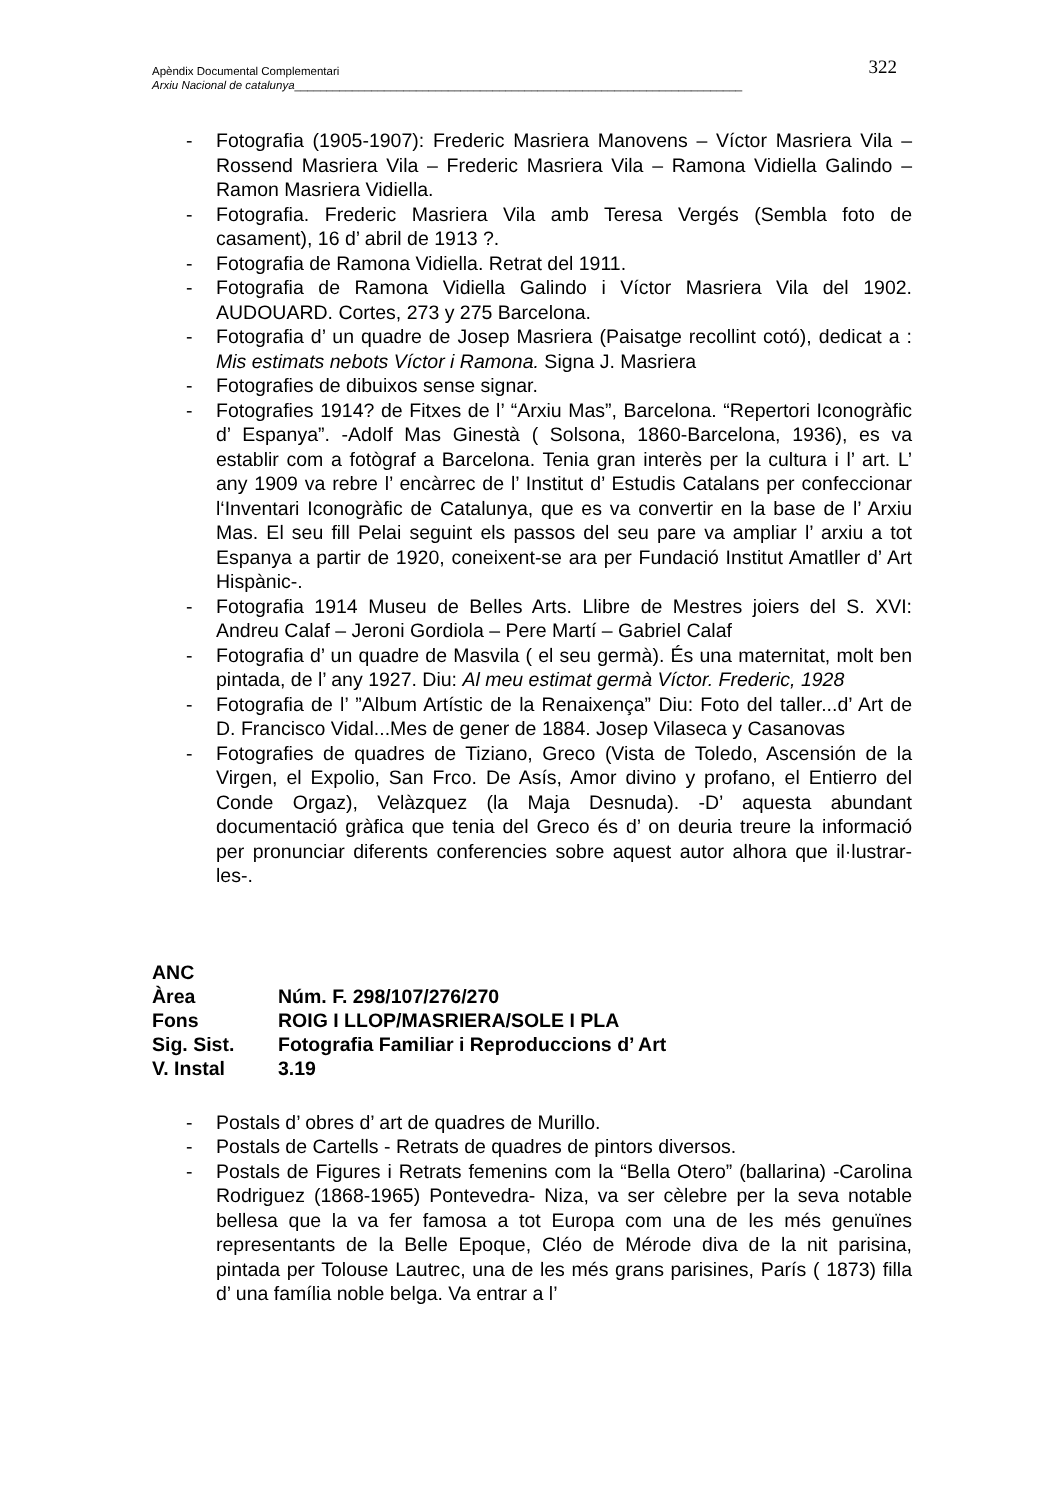Apèndix Documental Complementari
Arxiu Nacional de catalunya______________________________________________________________________
322
- Fotografia (1905-1907): Frederic Masriera Manovens – Víctor Masriera Vila – Rossend Masriera Vila – Frederic Masriera Vila – Ramona Vidiella Galindo – Ramon Masriera Vidiella.
- Fotografia. Frederic Masriera Vila amb Teresa Vergés (Sembla foto de casament), 16 d’ abril de 1913 ?.
- Fotografia de Ramona Vidiella. Retrat del 1911.
- Fotografia de Ramona Vidiella Galindo i Víctor Masriera Vila del 1902. AUDOUARD. Cortes, 273 y 275 Barcelona.
- Fotografia d’ un quadre de Josep Masriera (Paisatge recollint cotó), dedicat a : Mis estimats nebots Víctor i Ramona. Signa J. Masriera
- Fotografies de dibuixos sense signar.
- Fotografies 1914? de Fitxes de l’ “Arxiu Mas”, Barcelona. “Repertori Iconogràfic d’ Espanya”. -Adolf Mas Ginestà ( Solsona, 1860-Barcelona, 1936), es va establir com a fotògraf a Barcelona. Tenia gran interès per la cultura i l’ art. L’ any 1909 va rebre l’ encàrrec de l’ Institut d’ Estudis Catalans per confeccionar l‘Inventari Iconogràfic de Catalunya, que es va convertir en la base de l’ Arxiu Mas. El seu fill Pelai seguint els passos del seu pare va ampliar l’ arxiu a tot Espanya a partir de 1920, coneixent-se ara per Fundació Institut Amatller d’ Art Hispànic-.
- Fotografia 1914 Museu de Belles Arts. Llibre de Mestres joiers del S. XVI: Andreu Calaf – Jeroni Gordiola – Pere Martí – Gabriel Calaf
- Fotografia d’ un quadre de Masvila ( el seu germà). És una maternitat, molt ben pintada, de l’ any 1927. Diu: Al meu estimat germà Víctor. Frederic, 1928
- Fotografia de l’ ”Album Artístic de la Renaixença” Diu: Foto del taller...d’ Art de D. Francisco Vidal...Mes de gener de 1884. Josep Vilaseca y Casanovas
- Fotografies de quadres de Tiziano, Greco (Vista de Toledo, Ascensión de la Virgen, el Expolio, San Frco. De Asís, Amor divino y profano, el Entierro del Conde Orgaz), Velàzquez (la Maja Desnuda). -D’ aquesta abundant documentació gràfica que tenia del Greco és d’ on deuria treure la informació per pronunciar diferents conferencies sobre aquest autor alhora que il·lustrar-les-.
| ANC | |
| Àrea | Núm. F. 298/107/276/270 |
| Fons | ROIG I LLOP/MASRIERA/SOLE I PLA |
| Sig. Sist. | Fotografia Familiar i Reproduccions d’ Art |
| V. Instal | 3.19 |
- Postals d’ obres d’ art de quadres de Murillo.
- Postals de Cartells - Retrats de quadres de pintors diversos.
- Postals de Figures i Retrats femenins com la “Bella Otero” (ballarina) -Carolina Rodriguez (1868-1965) Pontevedra- Niza, va ser cèlebre per la seva notable bellesa que la va fer famosa a tot Europa com una de les més genuïnes representants de la Belle Epoque, Cléo de Mérode diva de la nit parisina, pintada per Tolouse Lautrec, una de les més grans parisines, París ( 1873) filla d’ una família noble belga. Va entrar a l’